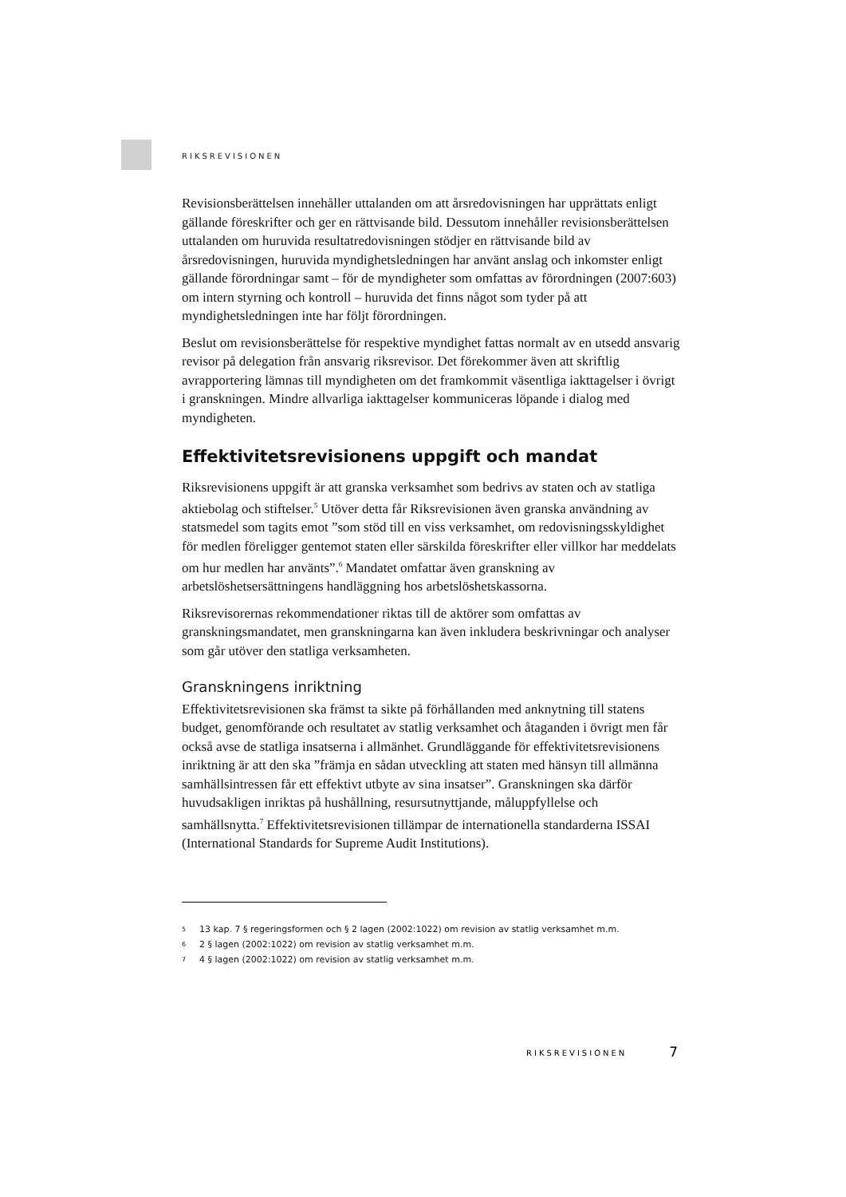RIKSREVISIONEN
Revisionsberättelsen innehåller uttalanden om att årsredovisningen har upprättats enligt gällande föreskrifter och ger en rättvisande bild. Dessutom innehåller revisionsberättelsen uttalanden om huruvida resultatredovisningen stödjer en rättvisande bild av årsredovisningen, huruvida myndighetsledningen har använt anslag och inkomster enligt gällande förordningar samt – för de myndigheter som omfattas av förordningen (2007:603) om intern styrning och kontroll – huruvida det finns något som tyder på att myndighetsledningen inte har följt förordningen.
Beslut om revisionsberättelse för respektive myndighet fattas normalt av en utsedd ansvarig revisor på delegation från ansvarig riksrevisor. Det förekommer även att skriftlig avrapportering lämnas till myndigheten om det framkommit väsentliga iakttagelser i övrigt i granskningen. Mindre allvarliga iakttagelser kommuniceras löpande i dialog med myndigheten.
Effektivitetsrevisionens uppgift och mandat
Riksrevisionens uppgift är att granska verksamhet som bedrivs av staten och av statliga aktiebolag och stiftelser.<sup>5</sup> Utöver detta får Riksrevisionen även granska användning av statsmedel som tagits emot ”som stöd till en viss verksamhet, om redovisningsskyldighet för medlen föreligger gentemot staten eller särskilda föreskrifter eller villkor har meddelats om hur medlen har använts”.<sup>6</sup> Mandatet omfattar även granskning av arbetslöshetsersättningens handläggning hos arbetslöshetskassorna.
Riksrevisorernas rekommendationer riktas till de aktörer som omfattas av granskningsmandatet, men granskningarna kan även inkludera beskrivningar och analyser som går utöver den statliga verksamheten.
Granskningens inriktning
Effektivitetsrevisionen ska främst ta sikte på förhållanden med anknytning till statens budget, genomförande och resultatet av statlig verksamhet och åtaganden i övrigt men får också avse de statliga insatserna i allmänhet. Grundläggande för effektivitetsrevisionens inriktning är att den ska ”främja en sådan utveckling att staten med hänsyn till allmänna samhällsintressen får ett effektivt utbyte av sina insatser”. Granskningen ska därför huvudsakligen inriktas på hushållning, resursutnyttjande, måluppfyllelse och samhällsnytta.<sup>7</sup> Effektivitetsrevisionen tillämpar de internationella standarderna ISSAI (International Standards for Supreme Audit Institutions).
5 13 kap. 7 § regeringsformen och § 2 lagen (2002:1022) om revision av statlig verksamhet m.m.
6 2 § lagen (2002:1022) om revision av statlig verksamhet m.m.
7 4 § lagen (2002:1022) om revision av statlig verksamhet m.m.
RIKSREVISIONEN 7